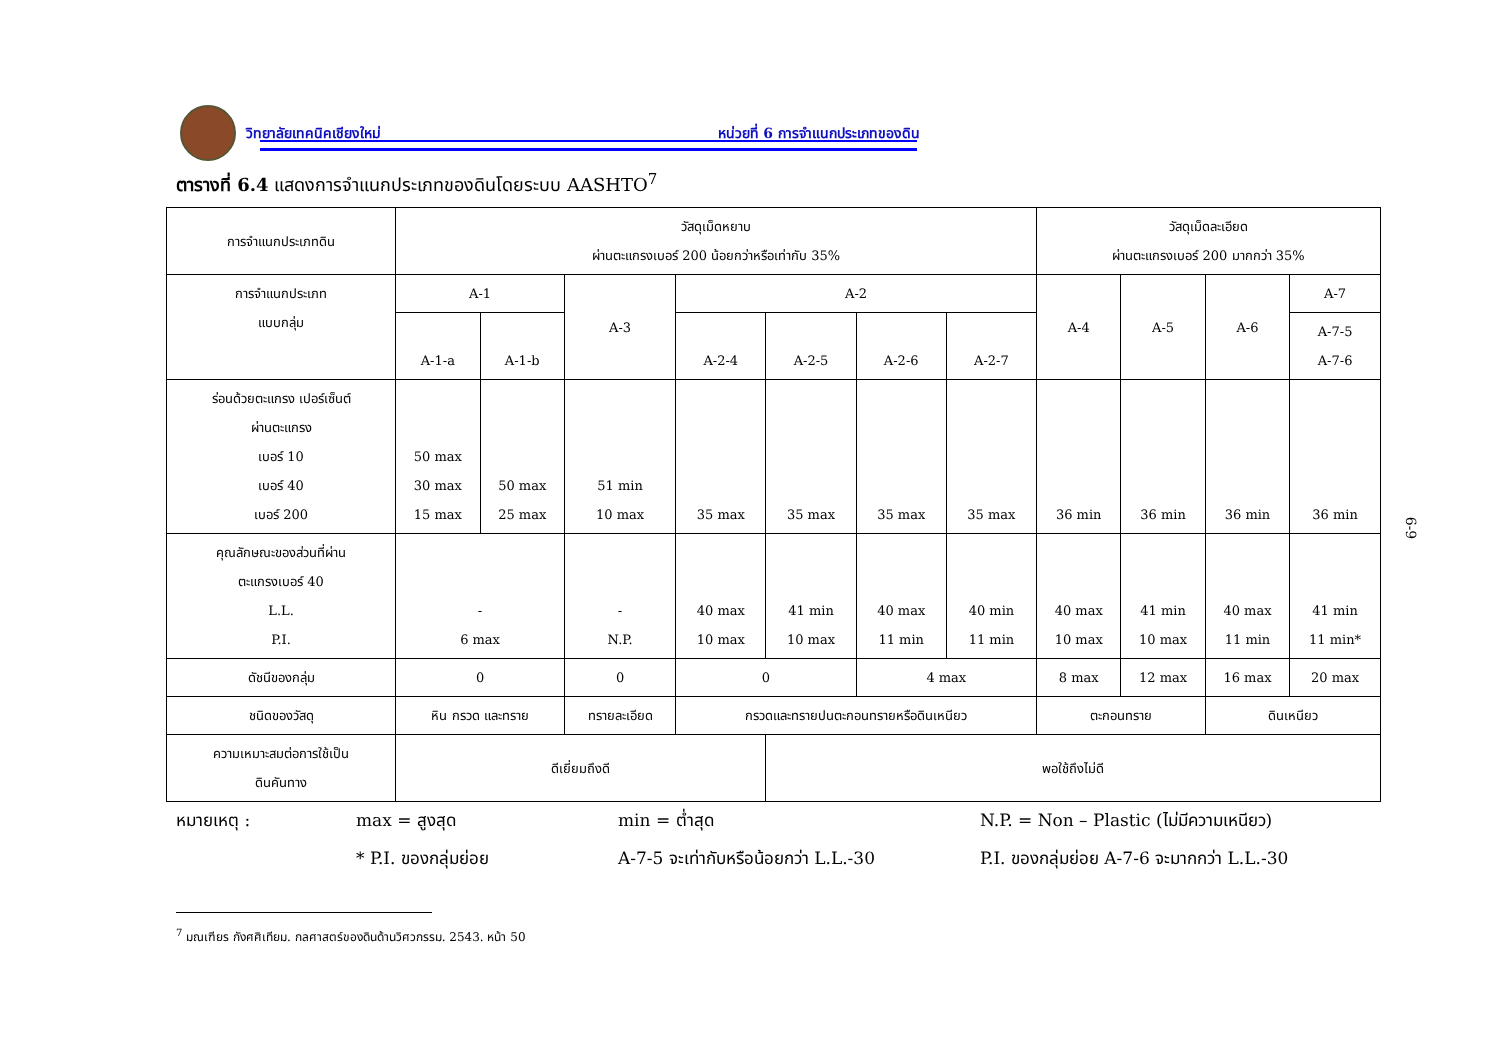วิทยาลัยเทคนิคเชียงใหม่ หน่วยที่ 6 การจำแนกประเภทของดิน
ตารางที่ 6.4 แสดงการจำแนกประเภทของดินโดยระบบ AASHTO<sup>7</sup>
| การจำแนกประเภทดิน | วัสดุเม็ดหยาบ ผ่านตะแกรงเบอร์ 200 น้อยกว่าหรือเท่ากับ 35% | | | | | | | วัสดุเม็ดละเอียด ผ่านตะแกรงเบอร์ 200 มากกว่า 35% | | | |
| การจำแนกประเภท แบบกลุ่ม | A-1 | | A-3 | A-2 | | | | A-4 | A-5 | A-6 | A-7 |
| | A-1-a | A-1-b | | A-2-4 | A-2-5 | A-2-6 | A-2-7 | | | | A-7-5 A-7-6 |
| ร่อนด้วยตะแกรง เปอร์เซ็นต์ ผ่านตะแกรง เบอร์ 10 เบอร์ 40 เบอร์ 200 | 50 max 30 max 15 max | 50 max 25 max | 51 min 10 max | 35 max | 35 max | 35 max | 35 max | 36 min | 36 min | 36 min | 36 min |
| คุณลักษณะของส่วนที่ผ่าน ตะแกรงเบอร์ 40 L.L. P.I. | - 6 max | | - N.P. | 40 max 10 max | 41 min 10 max | 40 max 11 min | 40 min 11 min | 40 max 10 max | 41 min 10 max | 40 max 11 min | 41 min 11 min* |
| ดัชนีของกลุ่ม | 0 | | 0 | 0 | | 4 max | | 8 max | 12 max | 16 max | 20 max |
| ชนิดของวัสดุ | หิน กรวด และทราย | | ทรายละเอียด | กรวดและทรายปนตะกอนทรายหรือดินเหนียว | | | | ตะกอนทราย | | ดินเหนียว | |
| ความเหมาะสมต่อการใช้เป็น ดินคันทาง | ดีเยี่ยมถึงดี | | | | พอใช้ถึงไม่ดี | | | | | | |
หมายเหตุ : max = สูงสุด min = ต่ำสุด N.P. = Non – Plastic (ไม่มีความเหนียว) * P.I. ของกลุ่มย่อย A-7-5 จะเท่ากับหรือน้อยกว่า L.L.-30 P.I. ของกลุ่มย่อย A-7-6 จะมากกว่า L.L.-30
<sup>7</sup> มณเฑียร กังศศิเทียม. กลศาสตร์ของดินด้านวิศวกรรม. 2543. หน้า 50
6-9